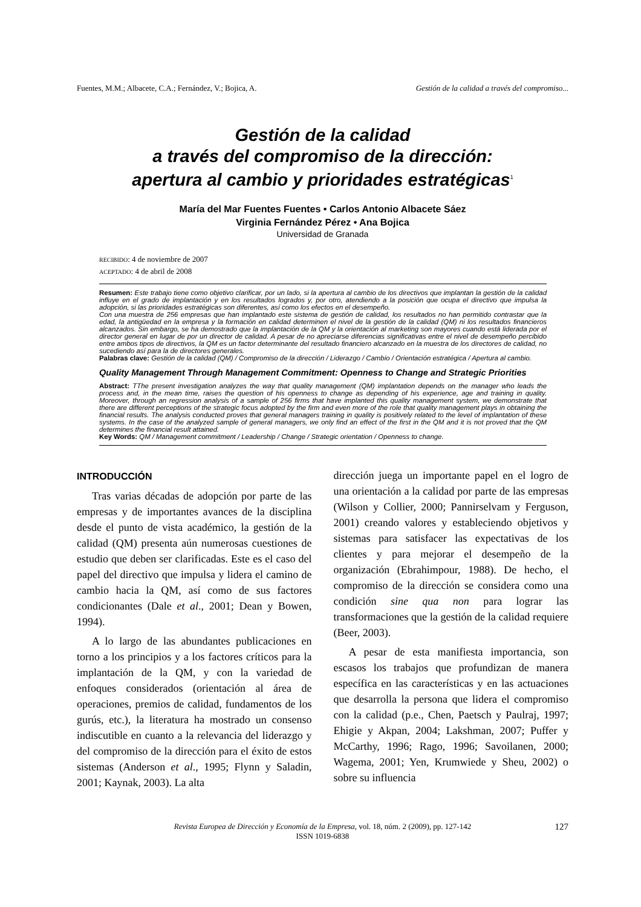Fuentes, M.M.; Albacete, C.A.; Fernández, V.; Bojica, A. Gestión de la calidad a través del compromiso...
Gestión de la calidad
a través del compromiso de la dirección:
apertura al cambio y prioridades estratégicas<sup>1</sup>
María del Mar Fuentes Fuentes • Carlos Antonio Albacete Sáez
Virginia Fernández Pérez • Ana Bojica
Universidad de Granada
RECIBIDO: 4 de noviembre de 2007
ACEPTADO: 4 de abril de 2008
Resumen: Este trabajo tiene como objetivo clarificar, por un lado, si la apertura al cambio de los directivos que implantan la gestión de la calidad influye en el grado de implantación y en los resultados logrados y, por otro, atendiendo a la posición que ocupa el directivo que impulsa la adopción, si las prioridades estratégicas son diferentes, así como los efectos en el desempeño.
Con una muestra de 256 empresas que han implantado este sistema de gestión de calidad, los resultados no han permitido contrastar que la edad, la antigüedad en la empresa y la formación en calidad determinen el nivel de la gestión de la calidad (QM) ni los resultados financieros alcanzados. Sin embargo, se ha demostrado que la implantación de la QM y la orientación al marketing son mayores cuando está liderada por el director general en lugar de por un director de calidad. A pesar de no apreciarse diferencias significativas entre el nivel de desempeño percibido entre ambos tipos de directivos, la QM es un factor determinante del resultado financiero alcanzado en la muestra de los directores de calidad, no sucediendo así para la de directores generales.
Palabras clave: Gestión de la calidad (QM) / Compromiso de la dirección / Liderazgo / Cambio / Orientación estratégica / Apertura al cambio.
Quality Management Through Management Commitment: Openness to Change and Strategic Priorities
Abstract: TThe present investigation analyzes the way that quality management (QM) implantation depends on the manager who leads the process and, in the mean time, raises the question of his openness to change as depending of his experience, age and training in quality. Moreover, through an regression analysis of a sample of 256 firms that have implanted this quality management system, we demonstrate that there are different perceptions of the strategic focus adopted by the firm and even more of the role that quality management plays in obtaining the financial results. The analysis conducted proves that general managers training in quality is positively related to the level of implantation of these systems. In the case of the analyzed sample of general managers, we only find an effect of the first in the QM and it is not proved that the QM determines the financial result attained.
Key Words: QM / Management commitment / Leadership / Change / Strategic orientation / Openness to change.
INTRODUCCIÓN
Tras varias décadas de adopción por parte de las empresas y de importantes avances de la disciplina desde el punto de vista académico, la gestión de la calidad (QM) presenta aún numerosas cuestiones de estudio que deben ser clarificadas. Este es el caso del papel del directivo que impulsa y lidera el camino de cambio hacia la QM, así como de sus factores condicionantes (Dale et al., 2001; Dean y Bowen, 1994).
A lo largo de las abundantes publicaciones en torno a los principios y a los factores críticos para la implantación de la QM, y con la variedad de enfoques considerados (orientación al área de operaciones, premios de calidad, fundamentos de los gurús, etc.), la literatura ha mostrado un consenso indiscutible en cuanto a la relevancia del liderazgo y del compromiso de la dirección para el éxito de estos sistemas (Anderson et al., 1995; Flynn y Saladin, 2001; Kaynak, 2003). La alta
dirección juega un importante papel en el logro de una orientación a la calidad por parte de las empresas (Wilson y Collier, 2000; Pannirselvam y Ferguson, 2001) creando valores y estableciendo objetivos y sistemas para satisfacer las expectativas de los clientes y para mejorar el desempeño de la organización (Ebrahimpour, 1988). De hecho, el compromiso de la dirección se considera como una condición sine qua non para lograr las transformaciones que la gestión de la calidad requiere (Beer, 2003).
A pesar de esta manifiesta importancia, son escasos los trabajos que profundizan de manera específica en las características y en las actuaciones que desarrolla la persona que lidera el compromiso con la calidad (p.e., Chen, Paetsch y Paulraj, 1997; Ehigie y Akpan, 2004; Lakshman, 2007; Puffer y McCarthy, 1996; Rago, 1996; Savoilanen, 2000; Wagema, 2001; Yen, Krumwiede y Sheu, 2002) o sobre su influencia
Revista Europea de Dirección y Economía de la Empresa, vol. 18, núm. 2 (2009), pp. 127-142
ISSN 1019-6838
127